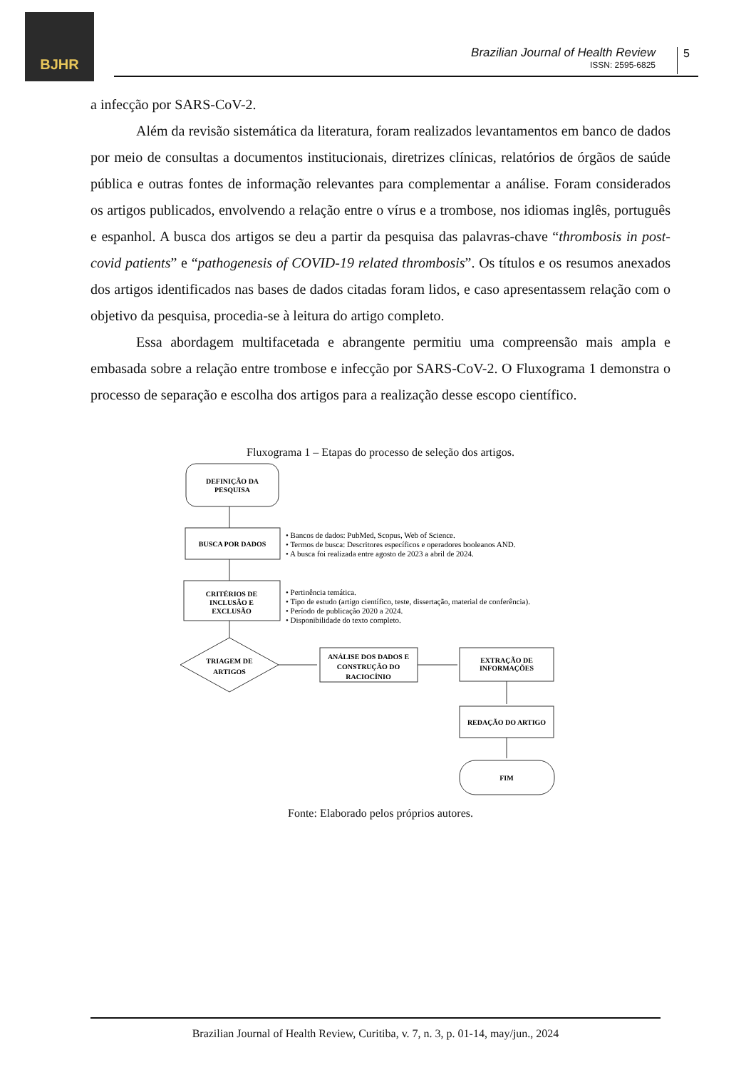BJHR
Brazilian Journal of Health Review
ISSN: 2595-6825
5
a infecção por SARS-CoV-2.
Além da revisão sistemática da literatura, foram realizados levantamentos em banco de dados por meio de consultas a documentos institucionais, diretrizes clínicas, relatórios de órgãos de saúde pública e outras fontes de informação relevantes para complementar a análise. Foram considerados os artigos publicados, envolvendo a relação entre o vírus e a trombose, nos idiomas inglês, português e espanhol. A busca dos artigos se deu a partir da pesquisa das palavras-chave “thrombosis in post-covid patients” e “pathogenesis of COVID-19 related thrombosis”. Os títulos e os resumos anexados dos artigos identificados nas bases de dados citadas foram lidos, e caso apresentassem relação com o objetivo da pesquisa, procedia-se à leitura do artigo completo.
Essa abordagem multifacetada e abrangente permitiu uma compreensão mais ampla e embasada sobre a relação entre trombose e infecção por SARS-CoV-2. O Fluxograma 1 demonstra o processo de separação e escolha dos artigos para a realização desse escopo científico.
Fluxograma 1 – Etapas do processo de seleção dos artigos.
DEFINIÇÃO DA
PESQUISA
BUSCA POR DADOS
CRITÉRIOS DE
INCLUSÃO E
EXCLUSÃO
TRIAGEM DE
ARTIGOS
ANÁLISE DOS DADOS E
CONSTRUÇÃO DO
RACIOCÍNIO
EXTRAÇÃO DE
INFORMAÇÕES
REDAÇÃO DO ARTIGO
FIM
• Bancos de dados: PubMed, Scopus, Web of Science.
• Termos de busca: Descritores específicos e operadores booleanos AND.
• A busca foi realizada entre agosto de 2023 a abril de 2024.
• Pertinência temática.
• Tipo de estudo (artigo científico, teste, dissertação, material de conferência).
• Período de publicação 2020 a 2024.
• Disponibilidade do texto completo.
Fonte: Elaborado pelos próprios autores.
Brazilian Journal of Health Review, Curitiba, v. 7, n. 3, p. 01-14, may/jun., 2024